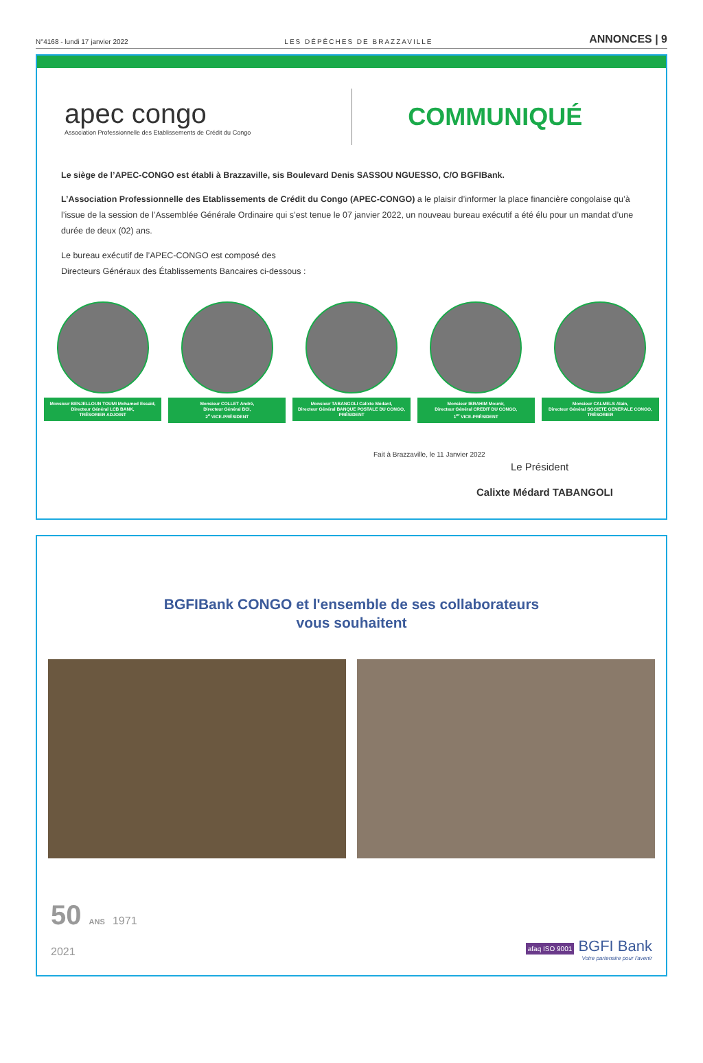N°4168 - lundi 17 janvier 2022 LES DÉPÊCHES DE BRAZZAVILLE ANNONCES | 9
apec congo
Association Professionnelle des Etablissements de Crédit du Congo
COMMUNIQUÉ
Le siège de l’APEC-CONGO est établi à Brazzaville, sis Boulevard Denis SASSOU NGUESSO, C/O BGFIBank.
L’Association Professionnelle des Etablissements de Crédit du Congo (APEC-CONGO) a le plaisir d’informer la place financière congolaise qu’à l’issue de la session de l’Assemblée Générale Ordinaire qui s’est tenue le 07 janvier 2022, un nouveau bureau exécutif a été élu pour un mandat d’une durée de deux (02) ans.
Le bureau exécutif de l’APEC-CONGO est composé des
Directeurs Généraux des Établissements Bancaires ci-dessous :
Monsieur BENJELLOUN TOUMI Mohamed Essaid,
Directeur Général LCB BANK,
TRÉSORIER ADJOINT
Monsieur COLLET André,
Directeur Général BCI,
2<sup>e</sup> VICE-PRÉSIDENT
Monsieur TABANGOLI Calixte Médard,
Directeur Général BANQUE POSTALE DU CONGO,
PRÉSIDENT
Monsieur IBRAHIM Mounir,
Directeur Général CREDIT DU CONGO,
1<sup>er</sup> VICE-PRÉSIDENT
Monsieur CALMELS Alain,
Directeur Général SOCIETE GENERALE CONGO,
TRÉSORIER
Fait à Brazzaville, le 11 Janvier 2022
Le Président
Calixte Médard TABANGOLI
BGFIBank CONGO et l'ensemble de ses collaborateurs
vous souhaitent
50 ANS 1971
2021
afaq ISO 9001 BGFI Bank
Votre partenaire pour l'avenir